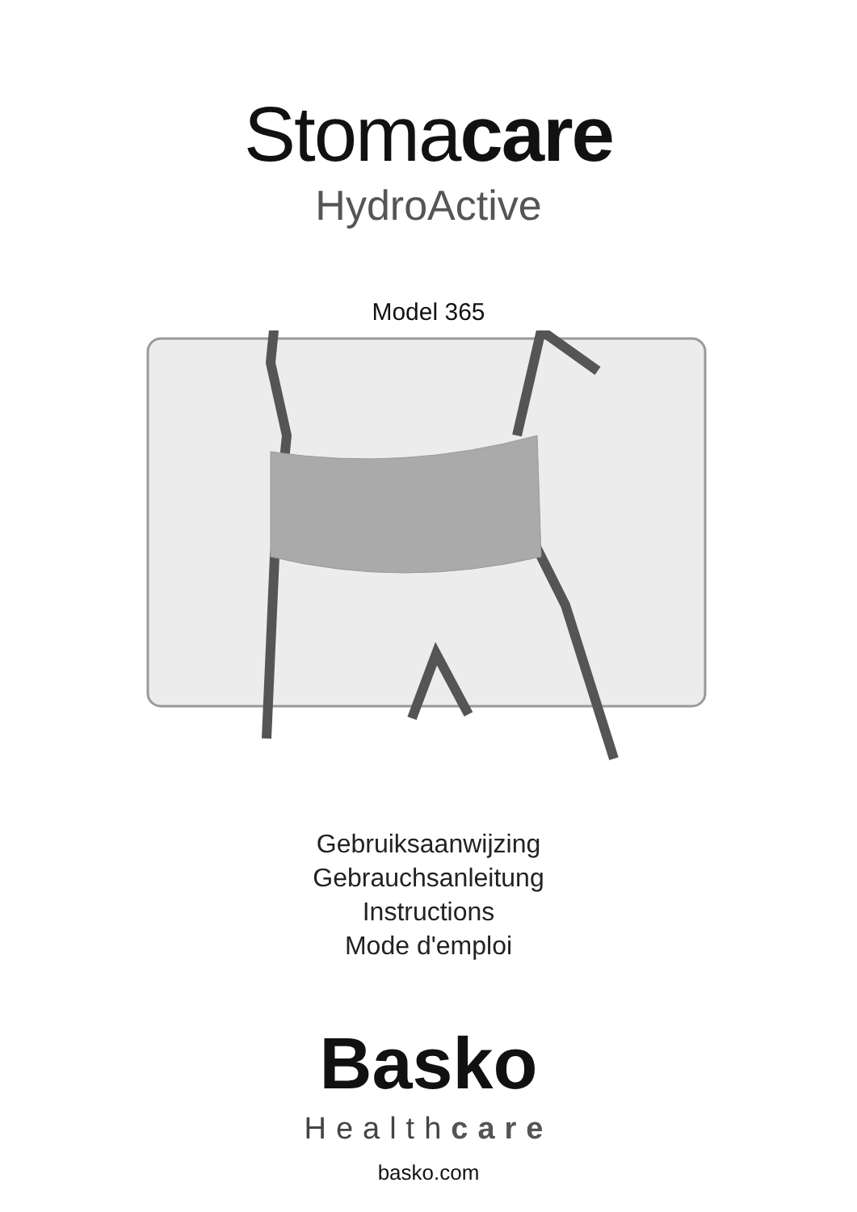Stomacare
HydroActive
Model 365
Gebruiksaanwijzing
Gebrauchsanleitung
Instructions
Mode d'emploi
Basko
Healthcare
basko.com